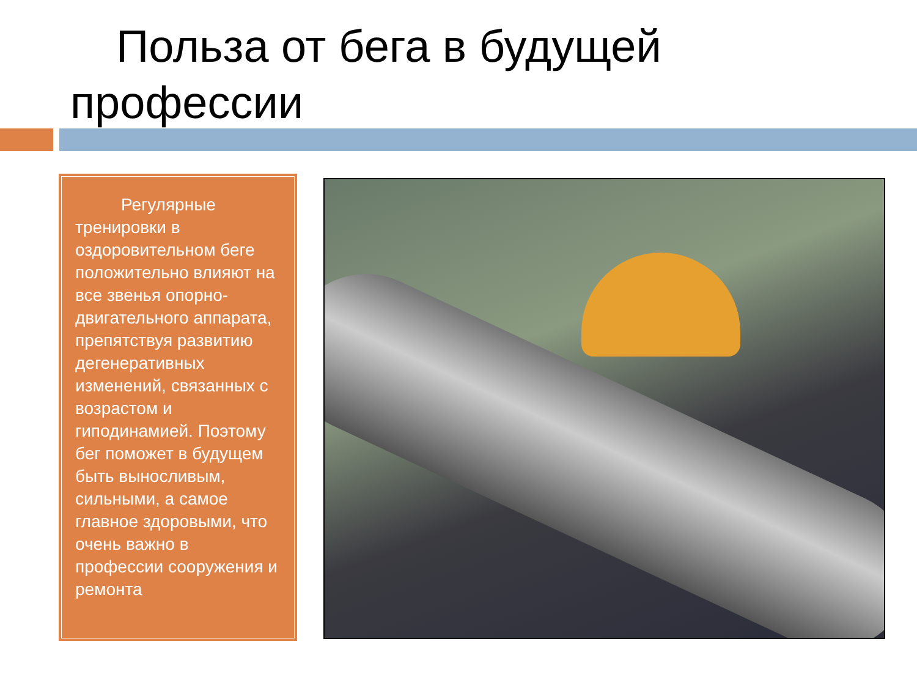Польза от бега в будущей профессии
Регулярные тренировки в оздоровительном беге положительно влияют на все звенья опорно-двигательного аппарата, препятствуя развитию дегенеративных изменений, связанных с возрастом и гиподинамией. Поэтому бег поможет в будущем быть выносливым, сильными, а самое главное здоровыми, что очень важно в профессии сооружения и ремонта